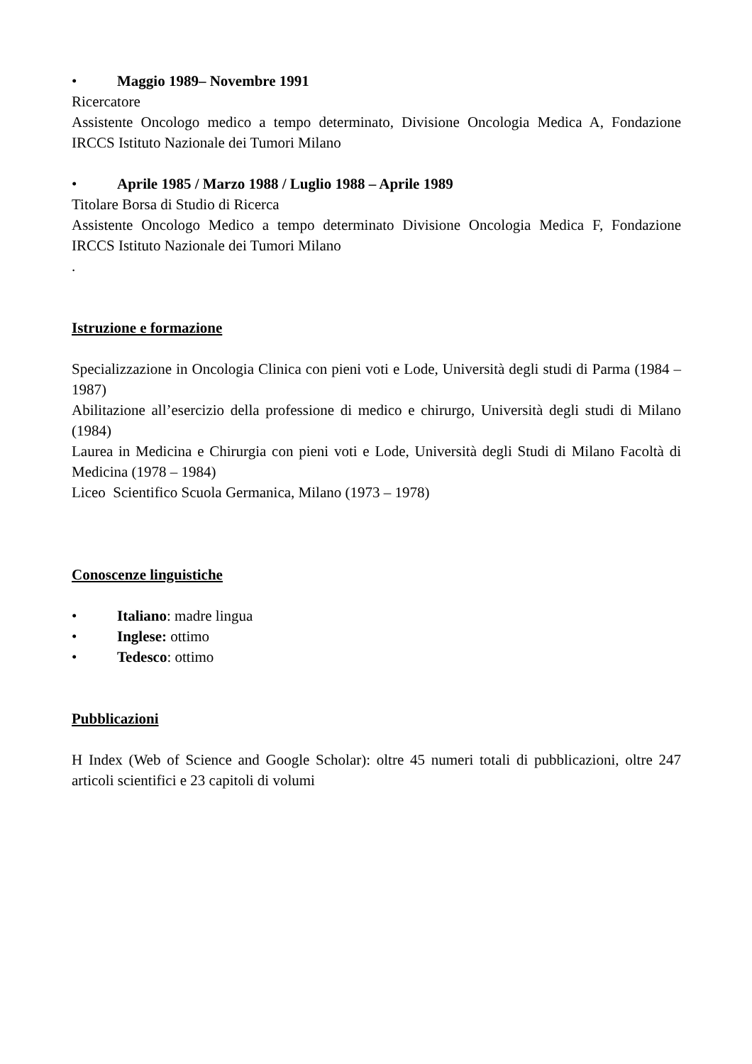• Maggio 1989– Novembre 1991
Ricercatore
Assistente Oncologo medico a tempo determinato, Divisione Oncologia Medica A, Fondazione IRCCS Istituto Nazionale dei Tumori Milano
• Aprile 1985 / Marzo 1988 / Luglio 1988 – Aprile 1989
Titolare Borsa di Studio di Ricerca
Assistente Oncologo Medico a tempo determinato Divisione Oncologia Medica F, Fondazione IRCCS Istituto Nazionale dei Tumori Milano
.
Istruzione e formazione
Specializzazione in Oncologia Clinica con pieni voti e Lode, Università degli studi di Parma (1984 – 1987)
Abilitazione all’esercizio della professione di medico e chirurgo, Università degli studi di Milano (1984)
Laurea in Medicina e Chirurgia con pieni voti e Lode, Università degli Studi di Milano Facoltà di Medicina (1978 – 1984)
Liceo Scientifico Scuola Germanica, Milano (1973 – 1978)
Conoscenze linguistiche
• Italiano: madre lingua
• Inglese: ottimo
• Tedesco: ottimo
Pubblicazioni
H Index (Web of Science and Google Scholar): oltre 45 numeri totali di pubblicazioni, oltre 247 articoli scientifici e 23 capitoli di volumi